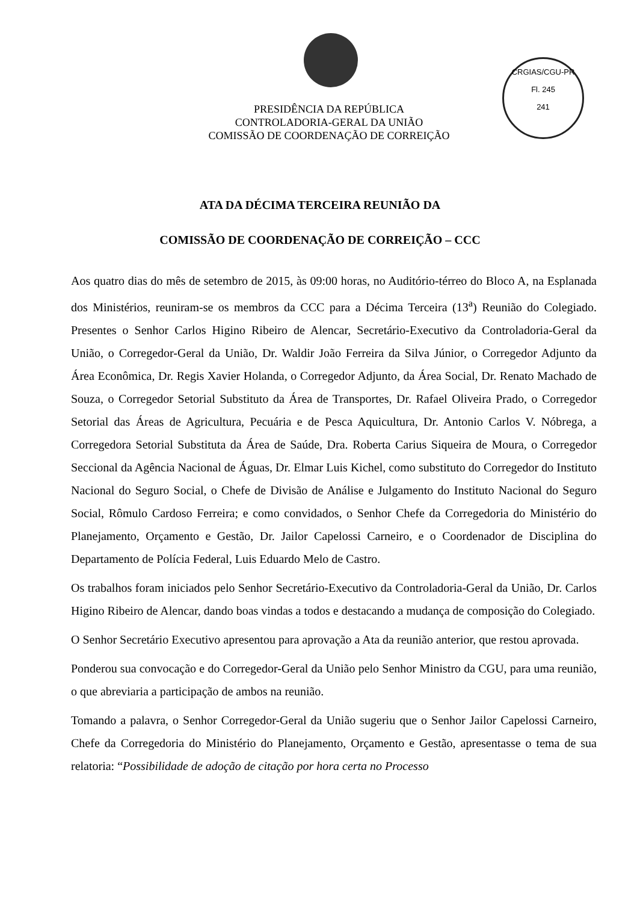CRGIAS/CGU-PR
Fl. 245
241
PRESIDÊNCIA DA REPÚBLICA
CONTROLADORIA-GERAL DA UNIÃO
COMISSÃO DE COORDENAÇÃO DE CORREIÇÃO
ATA DA DÉCIMA TERCEIRA REUNIÃO DA
COMISSÃO DE COORDENAÇÃO DE CORREIÇÃO – CCC
Aos quatro dias do mês de setembro de 2015, às 09:00 horas, no Auditório-térreo do Bloco A, na Esplanada dos Ministérios, reuniram-se os membros da CCC para a Décima Terceira (13<sup>a</sup>) Reunião do Colegiado. Presentes o Senhor Carlos Higino Ribeiro de Alencar, Secretário-Executivo da Controladoria-Geral da União, o Corregedor-Geral da União, Dr. Waldir João Ferreira da Silva Júnior, o Corregedor Adjunto da Área Econômica, Dr. Regis Xavier Holanda, o Corregedor Adjunto, da Área Social, Dr. Renato Machado de Souza, o Corregedor Setorial Substituto da Área de Transportes, Dr. Rafael Oliveira Prado, o Corregedor Setorial das Áreas de Agricultura, Pecuária e de Pesca Aquicultura, Dr. Antonio Carlos V. Nóbrega, a Corregedora Setorial Substituta da Área de Saúde, Dra. Roberta Carius Siqueira de Moura, o Corregedor Seccional da Agência Nacional de Águas, Dr. Elmar Luis Kichel, como substituto do Corregedor do Instituto Nacional do Seguro Social, o Chefe de Divisão de Análise e Julgamento do Instituto Nacional do Seguro Social, Rômulo Cardoso Ferreira; e como convidados, o Senhor Chefe da Corregedoria do Ministério do Planejamento, Orçamento e Gestão, Dr. Jailor Capelossi Carneiro, e o Coordenador de Disciplina do Departamento de Polícia Federal, Luis Eduardo Melo de Castro.
Os trabalhos foram iniciados pelo Senhor Secretário-Executivo da Controladoria-Geral da União, Dr. Carlos Higino Ribeiro de Alencar, dando boas vindas a todos e destacando a mudança de composição do Colegiado.
O Senhor Secretário Executivo apresentou para aprovação a Ata da reunião anterior, que restou aprovada.
Ponderou sua convocação e do Corregedor-Geral da União pelo Senhor Ministro da CGU, para uma reunião, o que abreviaria a participação de ambos na reunião.
Tomando a palavra, o Senhor Corregedor-Geral da União sugeriu que o Senhor Jailor Capelossi Carneiro, Chefe da Corregedoria do Ministério do Planejamento, Orçamento e Gestão, apresentasse o tema de sua relatoria: “Possibilidade de adoção de citação por hora certa no Processo